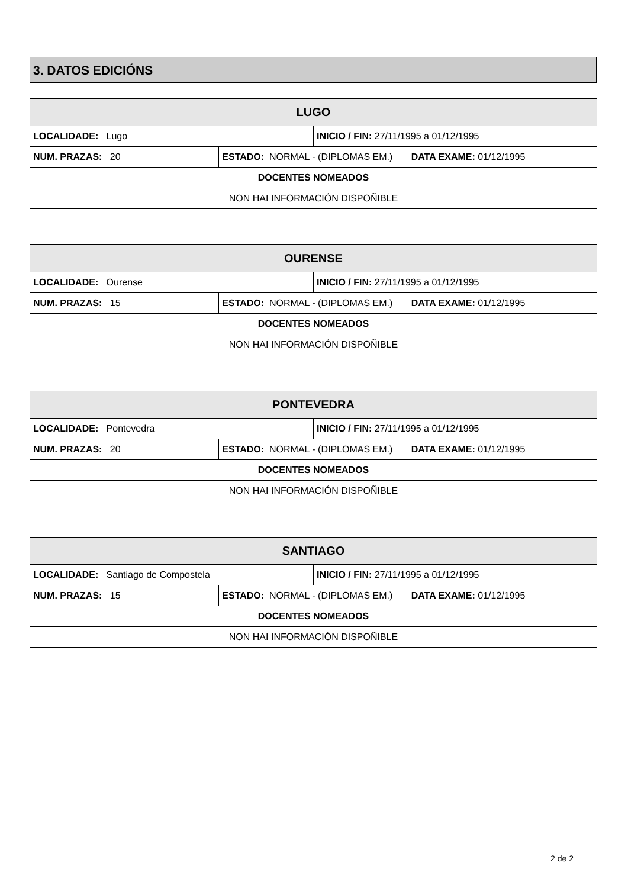3. DATOS EDICIÓNS
| LUGO | | | |
| --- | --- | --- | --- |
| LOCALIDADE: Lugo | | INICIO / FIN: 27/11/1995 a 01/12/1995 | |
| NUM. PRAZAS: 20 | ESTADO: NORMAL - (DIPLOMAS EM.) | | DATA EXAME: 01/12/1995 |
| DOCENTES NOMEADOS | | | |
| NON HAI INFORMACIÓN DISPOÑIBLE | | | |
| OURENSE | | | |
| --- | --- | --- | --- |
| LOCALIDADE: Ourense | | INICIO / FIN: 27/11/1995 a 01/12/1995 | |
| NUM. PRAZAS: 15 | ESTADO: NORMAL - (DIPLOMAS EM.) | | DATA EXAME: 01/12/1995 |
| DOCENTES NOMEADOS | | | |
| NON HAI INFORMACIÓN DISPOÑIBLE | | | |
| PONTEVEDRA | | | |
| --- | --- | --- | --- |
| LOCALIDADE: Pontevedra | | INICIO / FIN: 27/11/1995 a 01/12/1995 | |
| NUM. PRAZAS: 20 | ESTADO: NORMAL - (DIPLOMAS EM.) | | DATA EXAME: 01/12/1995 |
| DOCENTES NOMEADOS | | | |
| NON HAI INFORMACIÓN DISPOÑIBLE | | | |
| SANTIAGO | | | |
| --- | --- | --- | --- |
| LOCALIDADE: Santiago de Compostela | | INICIO / FIN: 27/11/1995 a 01/12/1995 | |
| NUM. PRAZAS: 15 | ESTADO: NORMAL - (DIPLOMAS EM.) | | DATA EXAME: 01/12/1995 |
| DOCENTES NOMEADOS | | | |
| NON HAI INFORMACIÓN DISPOÑIBLE | | | |
2 de 2